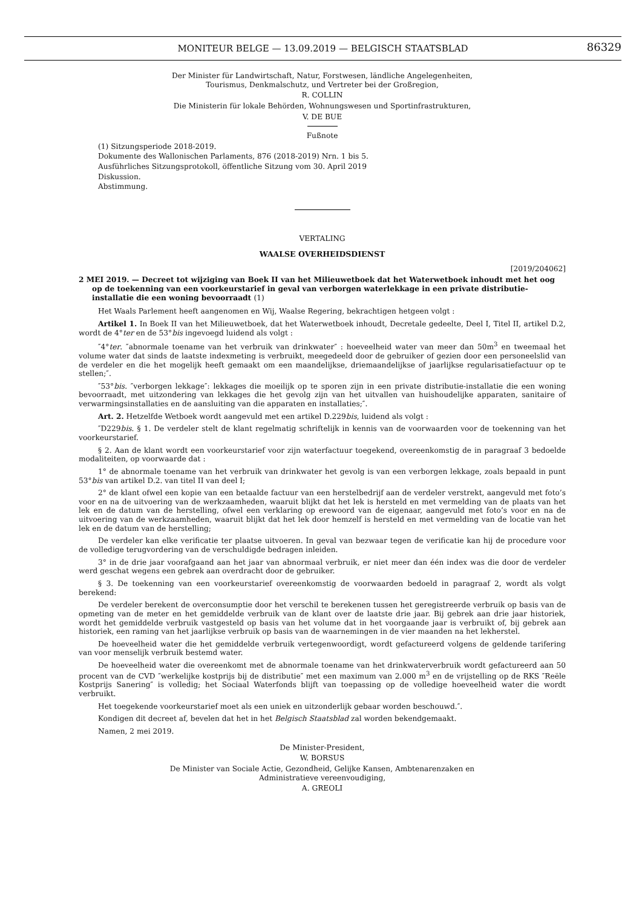MONITEUR BELGE — 13.09.2019 — BELGISCH STAATSBLAD
86329
Der Minister für Landwirtschaft, Natur, Forstwesen, ländliche Angelegenheiten,
Tourismus, Denkmalschutz, und Vertreter bei der Großregion,
R. COLLIN
Die Ministerin für lokale Behörden, Wohnungswesen und Sportinfrastrukturen,
V. DE BUE
Fußnote
(1) Sitzungsperiode 2018-2019.
Dokumente des Wallonischen Parlaments, 876 (2018-2019) Nrn. 1 bis 5.
Ausführliches Sitzungsprotokoll, öffentliche Sitzung vom 30. April 2019
Diskussion.
Abstimmung.
VERTALING
WAALSE OVERHEIDSDIENST
[2019/204062]
2 MEI 2019. — Decreet tot wijziging van Boek II van het Milieuwetboek dat het Waterwetboek inhoudt met het oog op de toekenning van een voorkeurstarief in geval van verborgen waterlekkage in een private distributie-installatie die een woning bevoorraadt (1)
Het Waals Parlement heeft aangenomen en Wij, Waalse Regering, bekrachtigen hetgeen volgt :
Artikel 1. In Boek II van het Milieuwetboek, dat het Waterwetboek inhoudt, Decretale gedeelte, Deel I, Titel II, artikel D.2, wordt de 4°ter en de 53°bis ingevoegd luidend als volgt :
″4°ter. ″abnormale toename van het verbruik van drinkwater″ : hoeveelheid water van meer dan 50m<sup>3</sup> en tweemaal het volume water dat sinds de laatste indexmeting is verbruikt, meegedeeld door de gebruiker of gezien door een personeelslid van de verdeler en die het mogelijk heeft gemaakt om een maandelijkse, driemaandelijkse of jaarlijkse regularisatiefactuur op te stellen;″.
″53°bis. ″verborgen lekkage″: lekkages die moeilijk op te sporen zijn in een private distributie-installatie die een woning bevoorraadt, met uitzondering van lekkages die het gevolg zijn van het uitvallen van huishoudelijke apparaten, sanitaire of verwarmingsinstallaties en de aansluiting van die apparaten en installaties;″.
Art. 2. Hetzelfde Wetboek wordt aangevuld met een artikel D.229bis, luidend als volgt :
″D229bis. § 1. De verdeler stelt de klant regelmatig schriftelijk in kennis van de voorwaarden voor de toekenning van het voorkeurstarief.
§ 2. Aan de klant wordt een voorkeurstarief voor zijn waterfactuur toegekend, overeenkomstig de in paragraaf 3 bedoelde modaliteiten, op voorwaarde dat :
1° de abnormale toename van het verbruik van drinkwater het gevolg is van een verborgen lekkage, zoals bepaald in punt 53°bis van artikel D.2. van titel II van deel I;
2° de klant ofwel een kopie van een betaalde factuur van een herstelbedrijf aan de verdeler verstrekt, aangevuld met foto’s voor en na de uitvoering van de werkzaamheden, waaruit blijkt dat het lek is hersteld en met vermelding van de plaats van het lek en de datum van de herstelling, ofwel een verklaring op erewoord van de eigenaar, aangevuld met foto’s voor en na de uitvoering van de werkzaamheden, waaruit blijkt dat het lek door hemzelf is hersteld en met vermelding van de locatie van het lek en de datum van de herstelling;
De verdeler kan elke verificatie ter plaatse uitvoeren. In geval van bezwaar tegen de verificatie kan hij de procedure voor de volledige terugvordering van de verschuldigde bedragen inleiden.
3° in de drie jaar voorafgaand aan het jaar van abnormaal verbruik, er niet meer dan één index was die door de verdeler werd geschat wegens een gebrek aan overdracht door de gebruiker.
§ 3. De toekenning van een voorkeurstarief overeenkomstig de voorwaarden bedoeld in paragraaf 2, wordt als volgt berekend:
De verdeler berekent de overconsumptie door het verschil te berekenen tussen het geregistreerde verbruik op basis van de opmeting van de meter en het gemiddelde verbruik van de klant over de laatste drie jaar. Bij gebrek aan drie jaar historiek, wordt het gemiddelde verbruik vastgesteld op basis van het volume dat in het voorgaande jaar is verbruikt of, bij gebrek aan historiek, een raming van het jaarlijkse verbruik op basis van de waarnemingen in de vier maanden na het lekherstel.
De hoeveelheid water die het gemiddelde verbruik vertegenwoordigt, wordt gefactureerd volgens de geldende tarifering van voor menselijk verbruik bestemd water.
De hoeveelheid water die overeenkomt met de abnormale toename van het drinkwaterverbruik wordt gefactureerd aan 50 procent van de CVD ″werkelijke kostprijs bij de distributie″ met een maximum van 2.000 m<sup>3</sup> en de vrijstelling op de RKS ″Reële Kostprijs Sanering″ is volledig; het Sociaal Waterfonds blijft van toepassing op de volledige hoeveelheid water die wordt verbruikt.
Het toegekende voorkeurstarief moet als een uniek en uitzonderlijk gebaar worden beschouwd.″.
Kondigen dit decreet af, bevelen dat het in het Belgisch Staatsblad zal worden bekendgemaakt.
Namen, 2 mei 2019.
De Minister-President,
W. BORSUS
De Minister van Sociale Actie, Gezondheid, Gelijke Kansen, Ambtenarenzaken en
Administratieve vereenvoudiging,
A. GREOLI